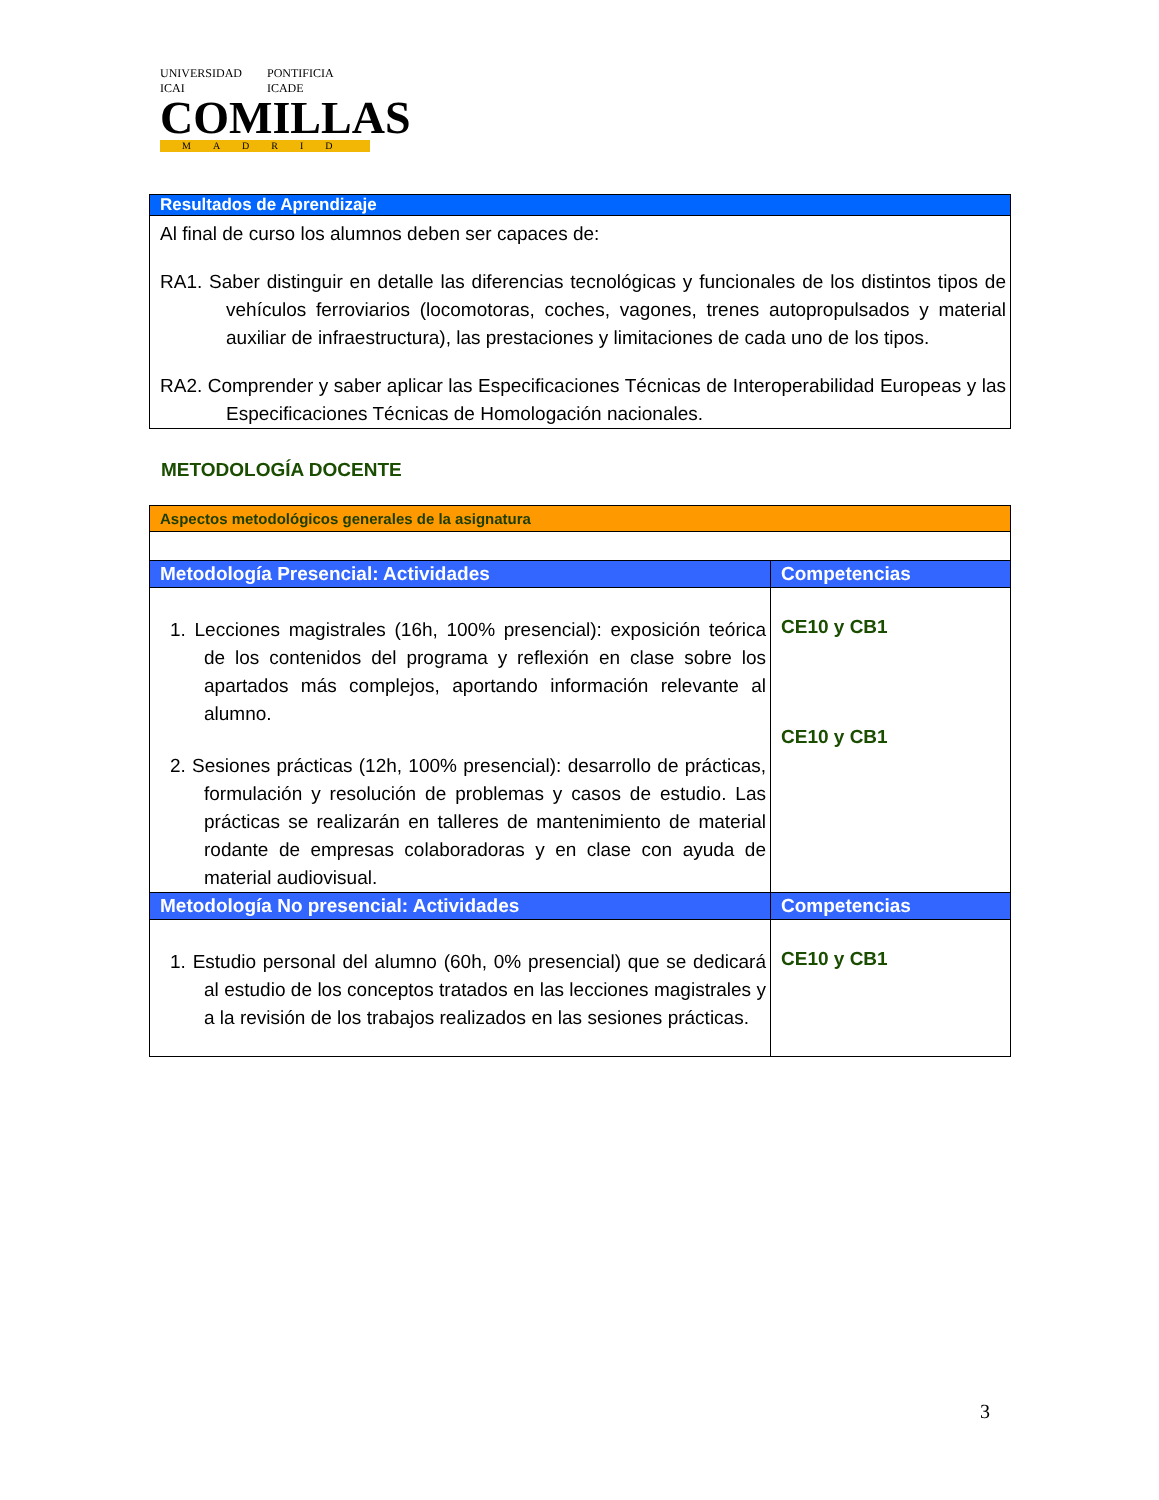UNIVERSIDAD ICAI PONTIFICIA ICADE
COMILLAS
MADRID
| Resultados de Aprendizaje |
| --- |
| Al final de curso los alumnos deben ser capaces de: RA1. Saber distinguir en detalle las diferencias tecnológicas y funcionales de los distintos tipos de vehículos ferroviarios (locomotoras, coches, vagones, trenes autopropulsados y material auxiliar de infraestructura), las prestaciones y limitaciones de cada uno de los tipos. RA2. Comprender y saber aplicar las Especificaciones Técnicas de Interoperabilidad Europeas y las Especificaciones Técnicas de Homologación nacionales. |
METODOLOGÍA DOCENTE
| Aspectos metodológicos generales de la asignatura | |
| --- | --- |
| Metodología Presencial: Actividades | Competencias |
| 1. Lecciones magistrales (16h, 100% presencial): exposición teórica de los contenidos del programa y reflexión en clase sobre los apartados más complejos, aportando información relevante al alumno. 2. Sesiones prácticas (12h, 100% presencial): desarrollo de prácticas, formulación y resolución de problemas y casos de estudio. Las prácticas se realizarán en talleres de mantenimiento de material rodante de empresas colaboradoras y en clase con ayuda de material audiovisual. | CE10 y CB1 CE10 y CB1 |
| Metodología No presencial: Actividades | Competencias |
| 1. Estudio personal del alumno (60h, 0% presencial) que se dedicará al estudio de los conceptos tratados en las lecciones magistrales y a la revisión de los trabajos realizados en las sesiones prácticas. | CE10 y CB1 |
3